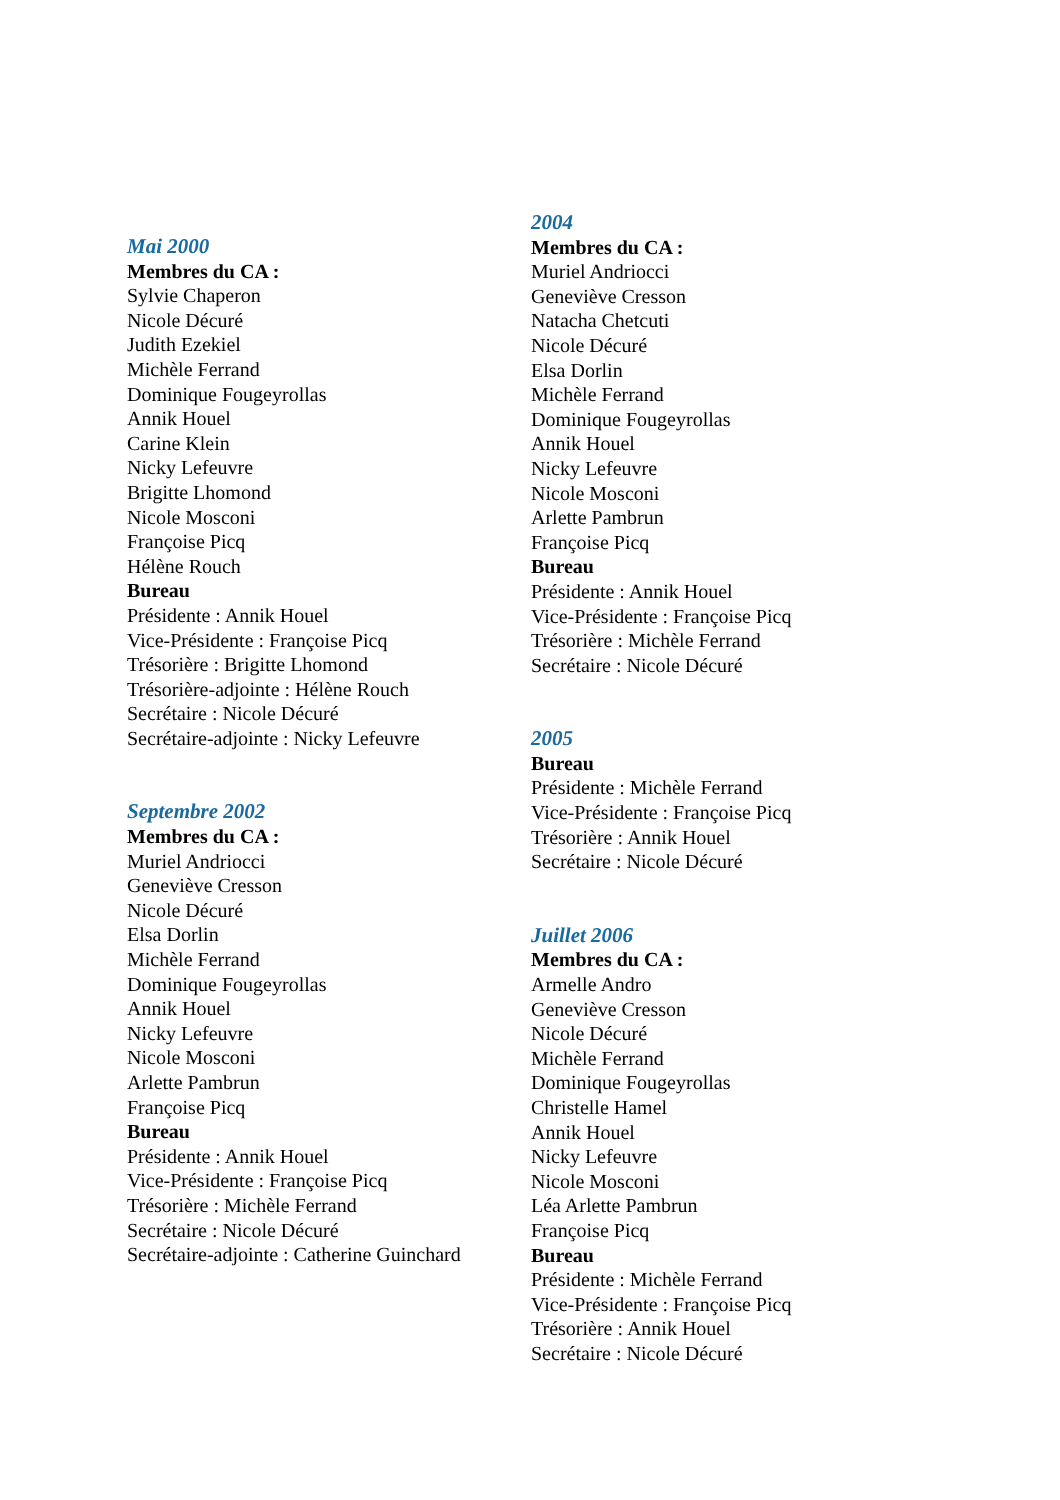Mai 2000
Membres du CA :
Sylvie Chaperon
Nicole Décuré
Judith Ezekiel
Michèle Ferrand
Dominique Fougeyrollas
Annik Houel
Carine Klein
Nicky Lefeuvre
Brigitte Lhomond
Nicole Mosconi
Françoise Picq
Hélène Rouch
Bureau
Présidente : Annik Houel
Vice-Présidente : Françoise Picq
Trésorière : Brigitte Lhomond
Trésorière-adjointe : Hélène Rouch
Secrétaire : Nicole Décuré
Secrétaire-adjointe : Nicky Lefeuvre
Septembre 2002
Membres du CA :
Muriel Andriocci
Geneviève Cresson
Nicole Décuré
Elsa Dorlin
Michèle Ferrand
Dominique Fougeyrollas
Annik Houel
Nicky Lefeuvre
Nicole Mosconi
Arlette Pambrun
Françoise Picq
Bureau
Présidente : Annik Houel
Vice-Présidente : Françoise Picq
Trésorière : Michèle Ferrand
Secrétaire : Nicole Décuré
Secrétaire-adjointe : Catherine Guinchard
2004
Membres du CA :
Muriel Andriocci
Geneviève Cresson
Natacha Chetcuti
Nicole Décuré
Elsa Dorlin
Michèle Ferrand
Dominique Fougeyrollas
Annik Houel
Nicky Lefeuvre
Nicole Mosconi
Arlette Pambrun
Françoise Picq
Bureau
Présidente : Annik Houel
Vice-Présidente : Françoise Picq
Trésorière : Michèle Ferrand
Secrétaire : Nicole Décuré
2005
Bureau
Présidente : Michèle Ferrand
Vice-Présidente : Françoise Picq
Trésorière : Annik Houel
Secrétaire : Nicole Décuré
Juillet 2006
Membres du CA :
Armelle Andro
Geneviève Cresson
Nicole Décuré
Michèle Ferrand
Dominique Fougeyrollas
Christelle Hamel
Annik Houel
Nicky Lefeuvre
Nicole Mosconi
Léa Arlette Pambrun
Françoise Picq
Bureau
Présidente : Michèle Ferrand
Vice-Présidente : Françoise Picq
Trésorière : Annik Houel
Secrétaire : Nicole Décuré